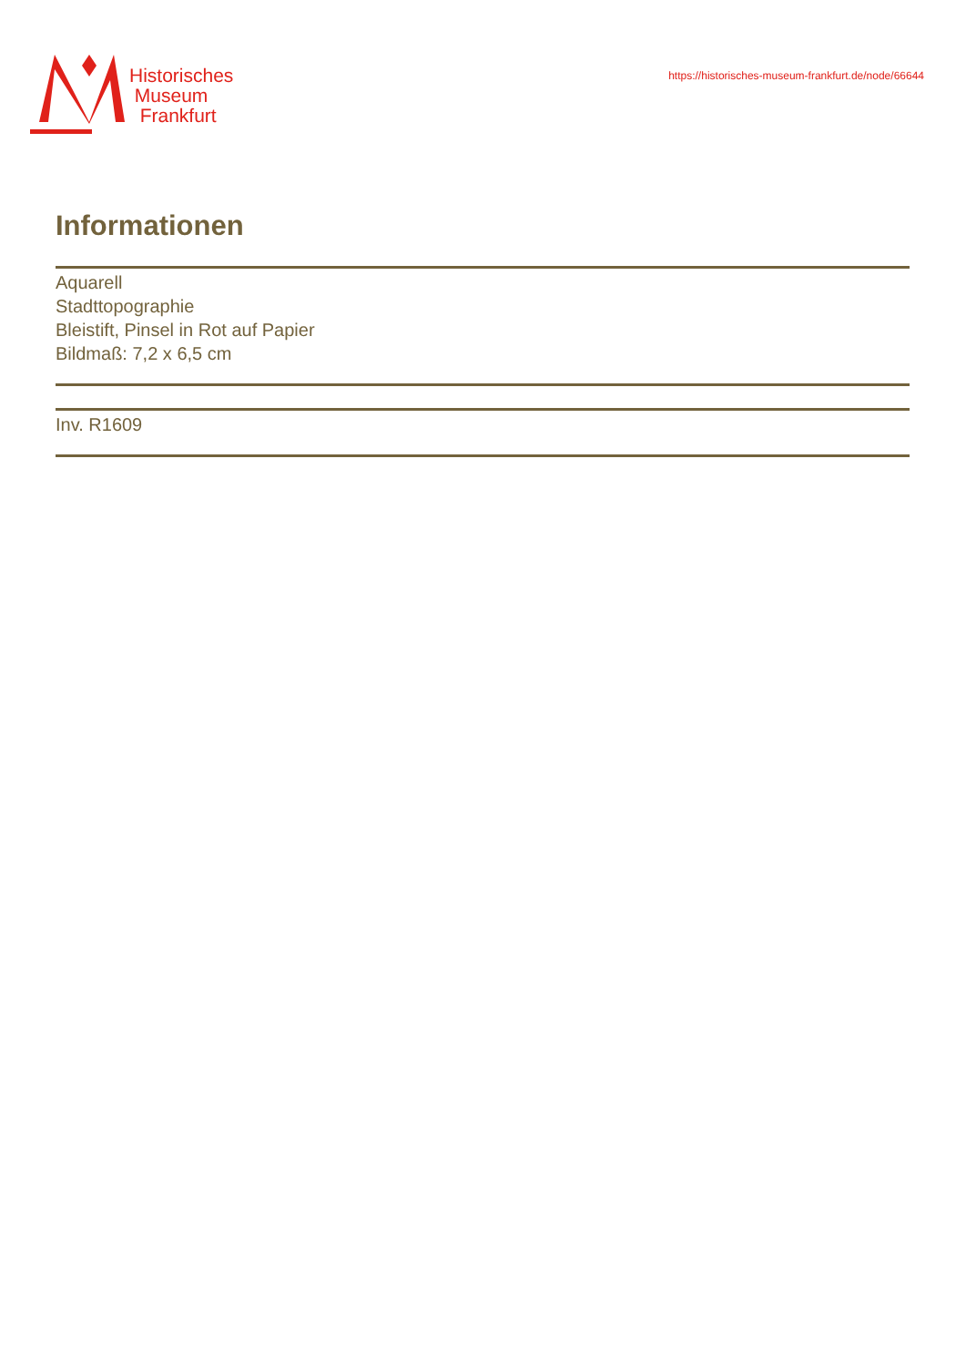Historisches
Museum
Frankfurt
https://historisches-museum-frankfurt.de/node/66644
Informationen
Aquarell
Stadttopographie
Bleistift, Pinsel in Rot auf Papier
Bildmaß: 7,2 x 6,5 cm
Inv. R1609